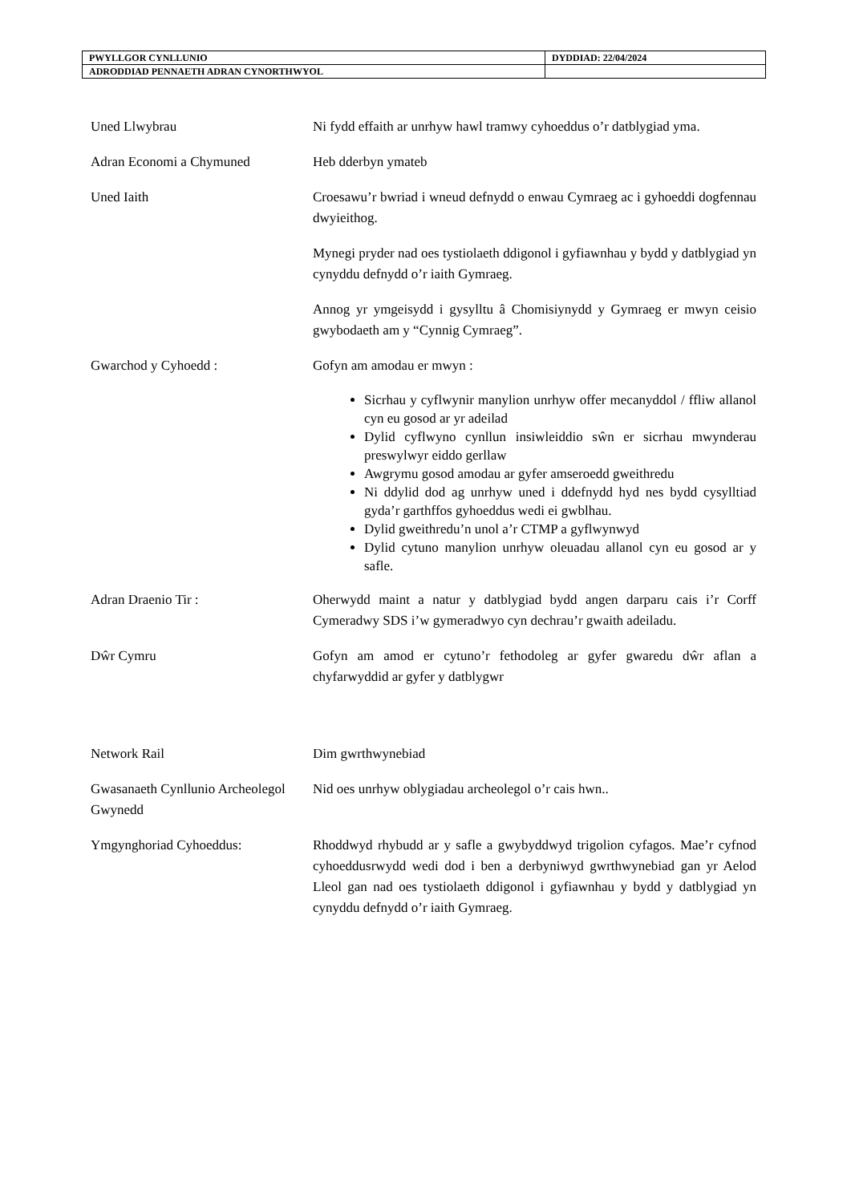| PWYLLGOR CYNLLUNIO | DYDDIAD: 22/04/2024 |
| ADRODDIAD PENNAETH ADRAN CYNORTHWYOL | |
Uned Llwybrau Ni fydd effaith ar unrhyw hawl tramwy cyhoeddus o’r datblygiad yma.
Adran Economi a Chymuned Heb dderbyn ymateb
Uned Iaith Croesawu’r bwriad i wneud defnydd o enwau Cymraeg ac i gyhoeddi dogfennau dwyieithog.
Mynegi pryder nad oes tystiolaeth ddigonol i gyfiawnhau y bydd y datblygiad yn cynyddu defnydd o’r iaith Gymraeg.
Annog yr ymgeisydd i gysylltu â Chomisiynydd y Gymraeg er mwyn ceisio gwybodaeth am y “Cynnig Cymraeg”.
Gwarchod y Cyhoedd : Gofyn am amodau er mwyn :
Sicrhau y cyflwynir manylion unrhyw offer mecanyddol / ffliw allanol cyn eu gosod ar yr adeilad
Dylid cyflwyno cynllun insiwleiddio sŵn er sicrhau mwynderau preswylwyr eiddo gerllaw
Awgrymu gosod amodau ar gyfer amseroedd gweithredu
Ni ddylid dod ag unrhyw uned i ddefnydd hyd nes bydd cysylltiad gyda’r garthffos gyhoeddus wedi ei gwblhau.
Dylid gweithredu’n unol a’r CTMP a gyflwynwyd
Dylid cytuno manylion unrhyw oleuadau allanol cyn eu gosod ar y safle.
Adran Draenio Tir : Oherwydd maint a natur y datblygiad bydd angen darparu cais i’r Corff Cymeradwy SDS i’w gymeradwyo cyn dechrau’r gwaith adeiladu.
Dŵr Cymru Gofyn am amod er cytuno’r fethodoleg ar gyfer gwaredu dŵr aflan a chyfarwyddid ar gyfer y datblygwr
Network Rail Dim gwrthwynebiad
Gwasanaeth Cynllunio Archeolegol Gwynedd
Nid oes unrhyw oblygiadau archeolegol o’r cais hwn..
Ymgynghoriad Cyhoeddus: Rhoddwyd rhybudd ar y safle a gwybyddwyd trigolion cyfagos. Mae’r cyfnod cyhoeddusrwydd wedi dod i ben a derbyniwyd gwrthwynebiad gan yr Aelod Lleol gan nad oes tystiolaeth ddigonol i gyfiawnhau y bydd y datblygiad yn cynyddu defnydd o’r iaith Gymraeg.